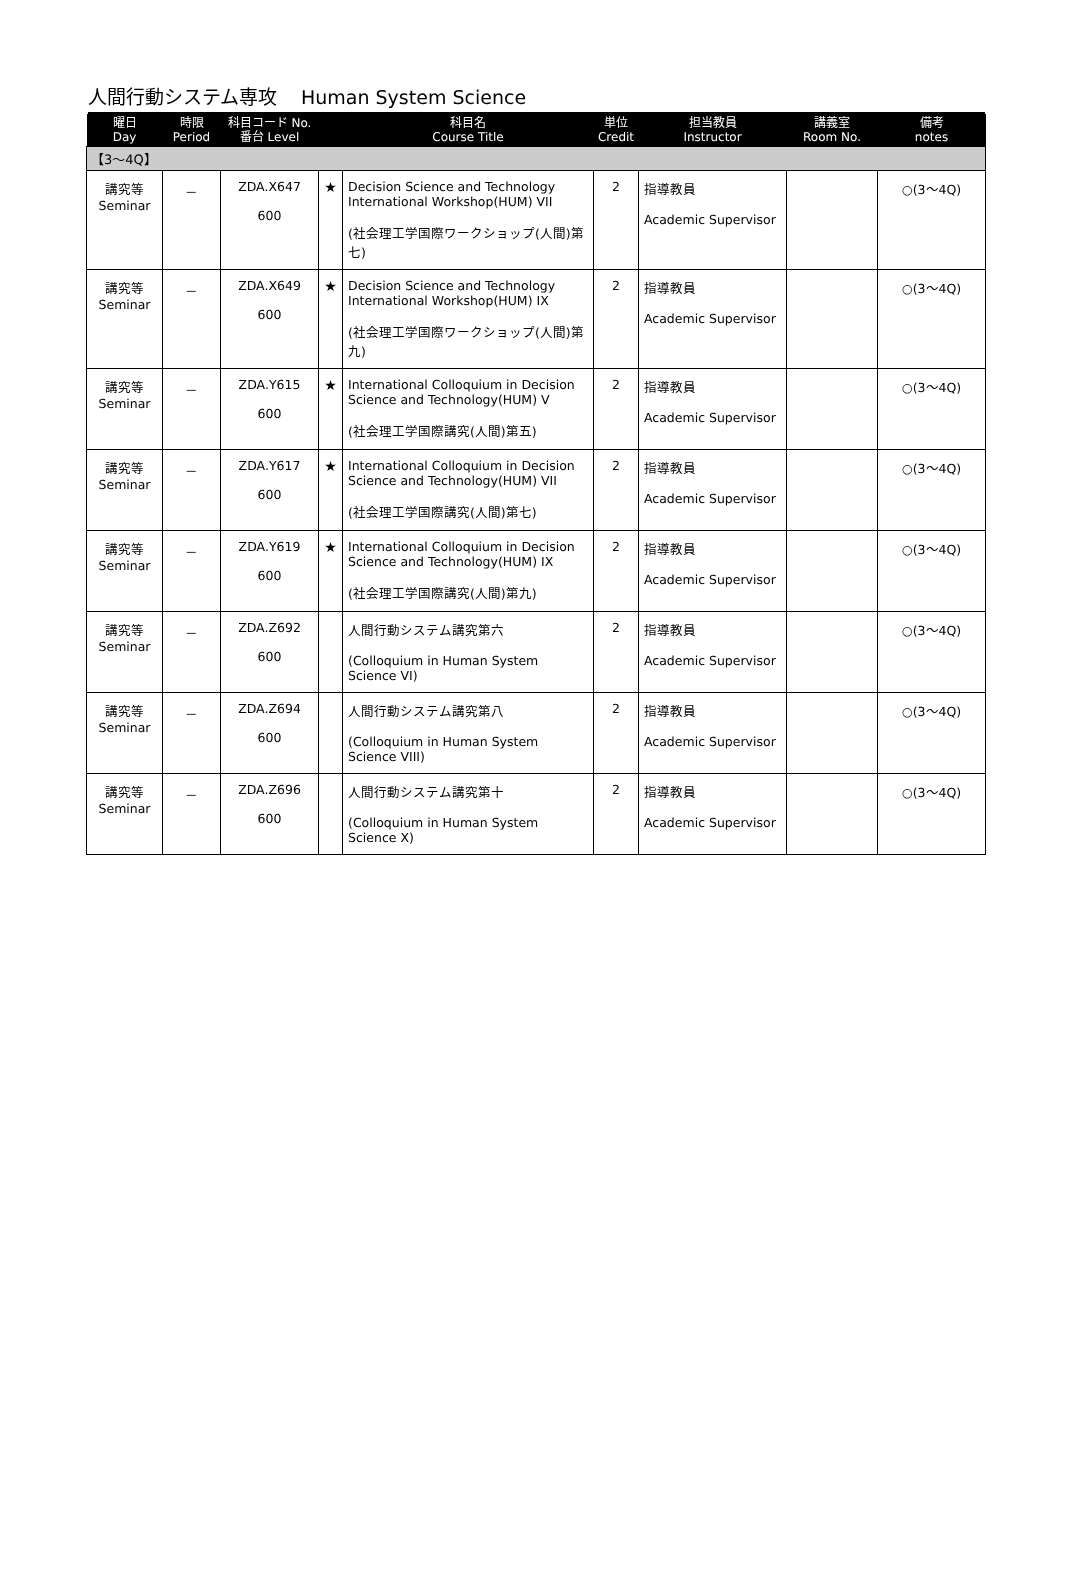人間行動システム専攻 Human System Science
| 曜日 Day | 時限 Period | 科目コード No. 番台 Level | | 科目名 Course Title | 単位 Credit | 担当教員 Instructor | 講義室 Room No. | 備考 notes |
| --- | --- | --- | --- | --- | --- | --- | --- | --- |
| 【3～4Q】 | | | | | | | | |
| 講究等 Seminar | － | ZDA.X647 600 | ★ | Decision Science and Technology International Workshop(HUM) VII (社会理工学国際ワークショップ(人間)第七) | 2 | 指導教員 Academic Supervisor | | ○(3～4Q) |
| 講究等 Seminar | － | ZDA.X649 600 | ★ | Decision Science and Technology International Workshop(HUM) IX (社会理工学国際ワークショップ(人間)第九) | 2 | 指導教員 Academic Supervisor | | ○(3～4Q) |
| 講究等 Seminar | － | ZDA.Y615 600 | ★ | International Colloquium in Decision Science and Technology(HUM) V (社会理工学国際講究(人間)第五) | 2 | 指導教員 Academic Supervisor | | ○(3～4Q) |
| 講究等 Seminar | － | ZDA.Y617 600 | ★ | International Colloquium in Decision Science and Technology(HUM) VII (社会理工学国際講究(人間)第七) | 2 | 指導教員 Academic Supervisor | | ○(3～4Q) |
| 講究等 Seminar | － | ZDA.Y619 600 | ★ | International Colloquium in Decision Science and Technology(HUM) IX (社会理工学国際講究(人間)第九) | 2 | 指導教員 Academic Supervisor | | ○(3～4Q) |
| 講究等 Seminar | － | ZDA.Z692 600 | | 人間行動システム講究第六 (Colloquium in Human System Science VI) | 2 | 指導教員 Academic Supervisor | | ○(3～4Q) |
| 講究等 Seminar | － | ZDA.Z694 600 | | 人間行動システム講究第八 (Colloquium in Human System Science VIII) | 2 | 指導教員 Academic Supervisor | | ○(3～4Q) |
| 講究等 Seminar | － | ZDA.Z696 600 | | 人間行動システム講究第十 (Colloquium in Human System Science X) | 2 | 指導教員 Academic Supervisor | | ○(3～4Q) |